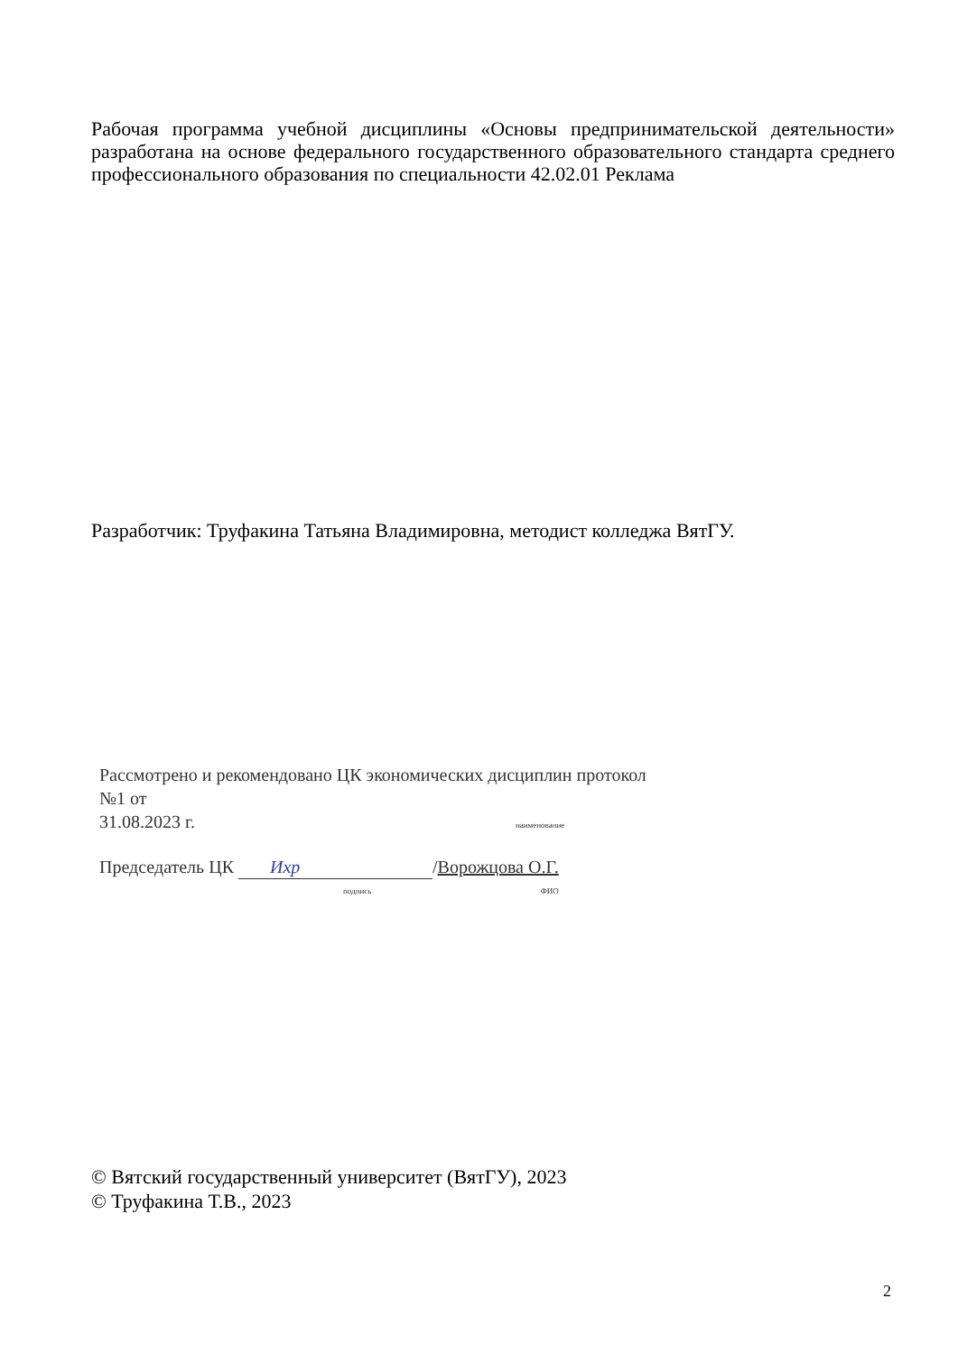Рабочая программа учебной дисциплины «Основы предпринимательской деятельности» разработана на основе федерального государственного образовательного стандарта среднего профессионального образования по специальности 42.02.01 Реклама
Разработчик: Труфакина Татьяна Владимировна, методист колледжа ВятГУ.
Рассмотрено и рекомендовано ЦК экономических дисциплин протокол №1 от
31.08.2023 г. наименование
Председатель ЦК Ихр /Ворожцова О.Г.
подпись ФИО
© Вятский государственный университет (ВятГУ), 2023
© Труфакина Т.В., 2023
2